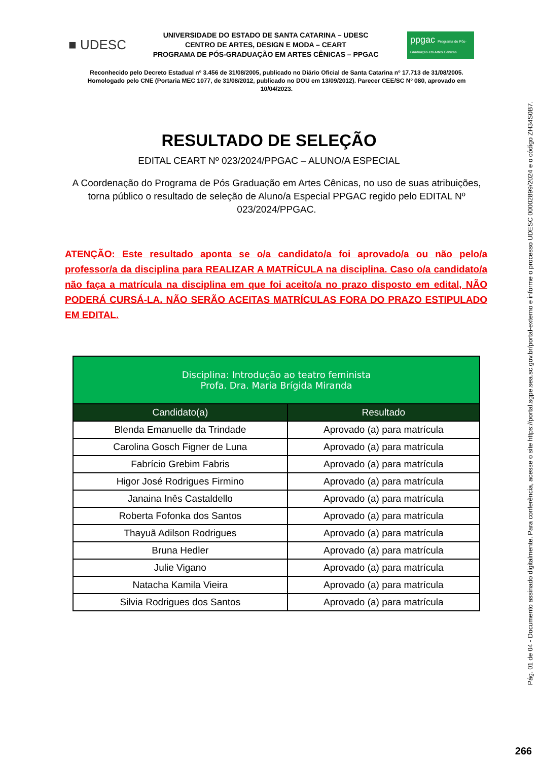■ UDESC
UNIVERSIDADE DO ESTADO DE SANTA CATARINA – UDESC
CENTRO DE ARTES, DESIGN E MODA – CEART
PROGRAMA DE PÓS-GRADUAÇÃO EM ARTES CÊNICAS – PPGAC
ppgac Programa de Pós-Graduação em Artes Cênicas
Reconhecido pelo Decreto Estadual nº 3.456 de 31/08/2005, publicado no Diário Oficial de Santa Catarina nº 17.713 de 31/08/2005. Homologado pelo CNE (Portaria MEC 1077, de 31/08/2012, publicado no DOU em 13/09/2012). Parecer CEE/SC Nº 080, aprovado em 10/04/2023.
RESULTADO DE SELEÇÃO
EDITAL CEART Nº 023/2024/PPGAC – ALUNO/A ESPECIAL
A Coordenação do Programa de Pós Graduação em Artes Cênicas, no uso de suas atribuições, torna público o resultado de seleção de Aluno/a Especial PPGAC regido pelo EDITAL Nº 023/2024/PPGAC.
ATENÇÃO: Este resultado aponta se o/a candidato/a foi aprovado/a ou não pelo/a professor/a da disciplina para REALIZAR A MATRÍCULA na disciplina. Caso o/a candidato/a não faça a matrícula na disciplina em que foi aceito/a no prazo disposto em edital, NÃO PODERÁ CURSÁ-LA. NÃO SERÃO ACEITAS MATRÍCULAS FORA DO PRAZO ESTIPULADO EM EDITAL.
| Disciplina: Introdução ao teatro feminista Profa. Dra. Maria Brígida Miranda | |
| --- | --- |
| Candidato(a) | Resultado |
| Blenda Emanuelle da Trindade | Aprovado (a) para matrícula |
| Carolina Gosch Figner de Luna | Aprovado (a) para matrícula |
| Fabrício Grebim Fabris | Aprovado (a) para matrícula |
| Higor José Rodrigues Firmino | Aprovado (a) para matrícula |
| Janaina Inês Castaldello | Aprovado (a) para matrícula |
| Roberta Fofonka dos Santos | Aprovado (a) para matrícula |
| Thayuã Adilson Rodrigues | Aprovado (a) para matrícula |
| Bruna Hedler | Aprovado (a) para matrícula |
| Julie Vigano | Aprovado (a) para matrícula |
| Natacha Kamila Vieira | Aprovado (a) para matrícula |
| Silvia Rodrigues dos Santos | Aprovado (a) para matrícula |
Pág. 01 de 04 - Documento assinado digitalmente. Para conferência, acesse o site https://portal.sgpe.sea.sc.gov.br/portal-externo e informe o processo UDESC 00002899/2024 e o código ZH34S0B7.
266